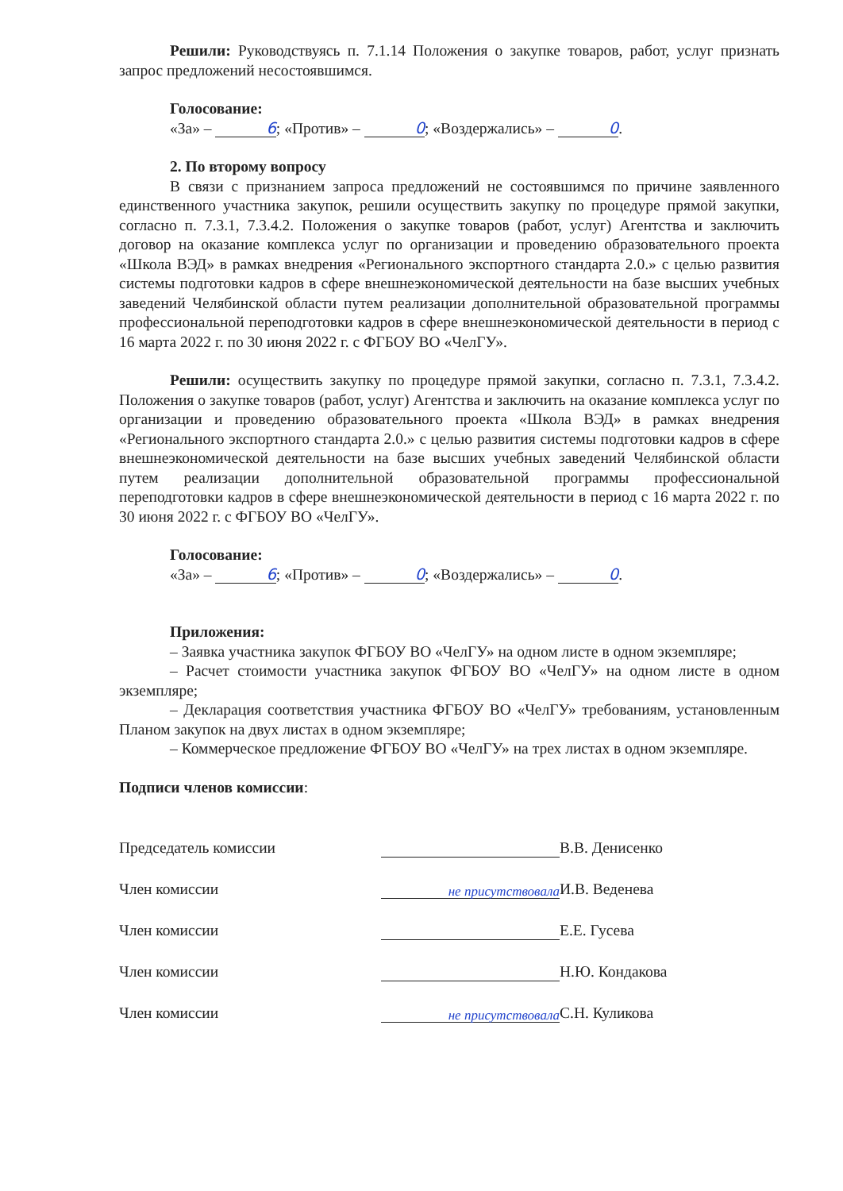Решили: Руководствуясь п. 7.1.14 Положения о закупке товаров, работ, услуг признать запрос предложений несостоявшимся.
Голосование:
«За» – 6; «Против» – 0; «Воздержались» – 0.
2. По второму вопросу
В связи с признанием запроса предложений не состоявшимся по причине заявленного единственного участника закупок, решили осуществить закупку по процедуре прямой закупки, согласно п. 7.3.1, 7.3.4.2. Положения о закупке товаров (работ, услуг) Агентства и заключить договор на оказание комплекса услуг по организации и проведению образовательного проекта «Школа ВЭД» в рамках внедрения «Регионального экспортного стандарта 2.0.» с целью развития системы подготовки кадров в сфере внешнеэкономической деятельности на базе высших учебных заведений Челябинской области путем реализации дополнительной образовательной программы профессиональной переподготовки кадров в сфере внешнеэкономической деятельности в период с 16 марта 2022 г. по 30 июня 2022 г. с ФГБОУ ВО «ЧелГУ».
Решили: осуществить закупку по процедуре прямой закупки, согласно п. 7.3.1, 7.3.4.2. Положения о закупке товаров (работ, услуг) Агентства и заключить на оказание комплекса услуг по организации и проведению образовательного проекта «Школа ВЭД» в рамках внедрения «Регионального экспортного стандарта 2.0.» с целью развития системы подготовки кадров в сфере внешнеэкономической деятельности на базе высших учебных заведений Челябинской области путем реализации дополнительной образовательной программы профессиональной переподготовки кадров в сфере внешнеэкономической деятельности в период с 16 марта 2022 г. по 30 июня 2022 г. с ФГБОУ ВО «ЧелГУ».
Голосование:
«За» – 6; «Против» – 0; «Воздержались» – 0.
Приложения:
– Заявка участника закупок ФГБОУ ВО «ЧелГУ» на одном листе в одном экземпляре;
– Расчет стоимости участника закупок ФГБОУ ВО «ЧелГУ» на одном листе в одном экземпляре;
– Декларация соответствия участника ФГБОУ ВО «ЧелГУ» требованиям, установленным Планом закупок на двух листах в одном экземпляре;
– Коммерческое предложение ФГБОУ ВО «ЧелГУ» на трех листах в одном экземпляре.
Подписи членов комиссии:
Председатель комиссии В.В. Денисенко
Член комиссии не присутствовала И.В. Веденева
Член комиссии Е.Е. Гусева
Член комиссии Н.Ю. Кондакова
Член комиссии не присутствовала С.Н. Куликова